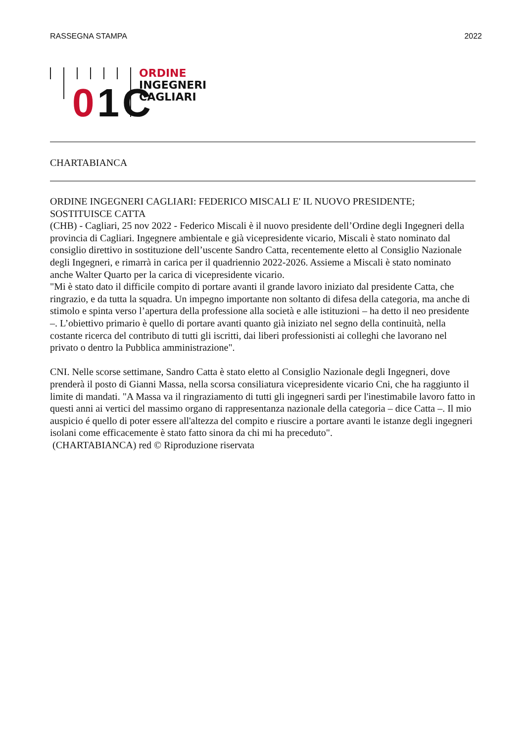RASSEGNA STAMPA 2022
01C
ORDINE
INGEGNERI
CAGLIARI
CHARTABIANCA
ORDINE INGEGNERI CAGLIARI: FEDERICO MISCALI E' IL NUOVO PRESIDENTE; SOSTITUISCE CATTA
(CHB) - Cagliari, 25 nov 2022 - Federico Miscali è il nuovo presidente dell’Ordine degli Ingegneri della provincia di Cagliari. Ingegnere ambientale e già vicepresidente vicario, Miscali è stato nominato dal consiglio direttivo in sostituzione dell’uscente Sandro Catta, recentemente eletto al Consiglio Nazionale degli Ingegneri, e rimarrà in carica per il quadriennio 2022-2026. Assieme a Miscali è stato nominato anche Walter Quarto per la carica di vicepresidente vicario.
"Mi è stato dato il difficile compito di portare avanti il grande lavoro iniziato dal presidente Catta, che ringrazio, e da tutta la squadra. Un impegno importante non soltanto di difesa della categoria, ma anche di stimolo e spinta verso l’apertura della professione alla società e alle istituzioni – ha detto il neo presidente –. L’obiettivo primario è quello di portare avanti quanto già iniziato nel segno della continuità, nella costante ricerca del contributo di tutti gli iscritti, dai liberi professionisti ai colleghi che lavorano nel privato o dentro la Pubblica amministrazione".
CNI. Nelle scorse settimane, Sandro Catta è stato eletto al Consiglio Nazionale degli Ingegneri, dove prenderà il posto di Gianni Massa, nella scorsa consiliatura vicepresidente vicario Cni, che ha raggiunto il limite di mandati. "A Massa va il ringraziamento di tutti gli ingegneri sardi per l'inestimabile lavoro fatto in questi anni ai vertici del massimo organo di rappresentanza nazionale della categoria – dice Catta –. Il mio auspicio é quello di poter essere all'altezza del compito e riuscire a portare avanti le istanze degli ingegneri isolani come efficacemente è stato fatto sinora da chi mi ha preceduto".
(CHARTABIANCA) red © Riproduzione riservata